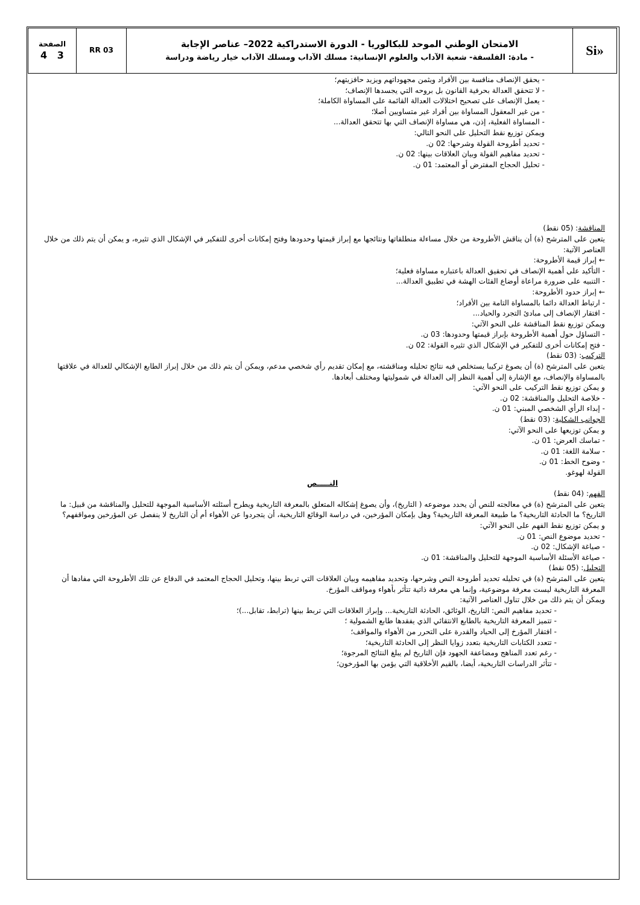| «Si | الامتحان الوطني الموحد للبكالوريا - الدورة الاستدراكية 2022– عناصر الإجابة - مادة: الفلسفة- شعبة الآداب والعلوم الإنسانية: مسلك الآداب ومسلك الآداب خيار رياضة ودراسة | RR 03 | الصفحة 3 4 |
- يحقق الإنصاف منافسة بين الأفراد ويثمن مجهوداتهم ويزيد حافزيتهم؛
- لا تتحقق العدالة بحرفية القانون بل بروحه التي يجسدها الإنصاف؛
- يعمل الإنصاف على تصحيح اختلالات العدالة القائمة على المساواة الكاملة؛
- من غير المعقول المساواة بين أفراد غير متساويين أصلا؛
- المساواة الفعلية، إذن، هي مساواة الإنصاف التي بها تتحقق العدالة...
ويمكن توزيع نقط التحليل على النحو التالي:
- تحديد أطروحة القولة وشرحها: 02 ن.
- تحديد مفاهيم القولة وبيان العلاقات بينها: 02 ن.
- تحليل الحجاج المفترض أو المعتمد: 01 ن.
المناقشة: (05 نقط)
يتعين على المترشح (ة) أن يناقش الأطروحة من خلال مساءلة منطلقاتها ونتائجها مع إبراز قيمتها وحدودها وفتح إمكانات أخرى للتفكير في الإشكال الذي تثيره، و يمكن أن يتم ذلك من خلال العناصر الآتية:
← إبراز قيمة الأطروحة:
- التأكيد على أهمية الإنصاف في تحقيق العدالة باعتباره مساواة فعلية؛
- التنبيه على ضرورة مراعاة أوضاع الفئات الهشة في تطبيق العدالة...
← إبراز حدود الأطروحة:
- ارتباط العدالة دائما بالمساواة التامة بين الأفراد؛
- افتقار الإنصاف إلى مبادئ التجرد والحياد...
ويمكن توزيع نقط المناقشة على النحو الآتي:
- التساؤل حول أهمية الأطروحة بإبراز قيمتها وحدودها: 03 ن.
- فتح إمكانات أخرى للتفكير في الإشكال الذي تثيره القولة: 02 ن.
التركيب: (03 نقط)
يتعين على المترشح (ة) أن يصوغ تركيبا يستخلص فيه نتائج تحليله ومناقشته، مع إمكان تقديم رأي شخصي مدعم، ويمكن أن يتم ذلك من خلال إبراز الطابع الإشكالي للعدالة في علاقتها بالمساواة والإنصاف، مع الإشارة إلى أهمية النظر إلى العدالة في شموليتها ومختلف أبعادها.
و يمكن توزيع نقط التركيب على النحو الآتي:
- خلاصة التحليل والمناقشة: 02 ن.
- إبداء الرأي الشخصي المبني: 01 ن.
الجوانب الشكلية: (03 نقط)
و يمكن توزيعها على النحو الآتي:
- تماسك العرض: 01 ن.
- سلامة اللغة: 01 ن.
- وضوح الخط: 01 ن.
القولة لهوغو.
النـــــص
الفهم: (04 نقط)
يتعين على المترشح (ة) في معالجته للنص أن يحدد موضوعه ( التاريخ)، وأن يصوغ إشكاله المتعلق بالمعرفة التاريخية ويطرح أسئلته الأساسية الموجهة للتحليل والمناقشة من قبيل: ما التاريخ؟ ما الحادثة التاريخية؟ ما طبيعة المعرفة التاريخية؟ وهل بإمكان المؤرخين، في دراسة الوقائع التاريخية، أن يتجردوا عن الأهواء أم أن التاريخ لا ينفصل عن المؤرخين ومواقفهم؟
و يمكن توزيع نقط الفهم على النحو الآتي:
- تحديد موضوع النص: 01 ن.
- صياغة الإشكال: 02 ن.
- صياغة الأسئلة الأساسية الموجهة للتحليل والمناقشة: 01 ن.
التحليل: (05 نقط)
يتعين على المترشح (ة) في تحليله تحديد أطروحة النص وشرحها، وتحديد مفاهيمه وبيان العلاقات التي تربط بينها، وتحليل الحجاج المعتمد في الدفاع عن تلك الأطروحة التي مفادها أن المعرفة التاريخية ليست معرفة موضوعية، وإنما هي معرفة ذاتية تتأثر بأهواء ومواقف المؤرخ.
ويمكن أن يتم ذلك من خلال تناول العناصر الآتية:
- تحديد مفاهيم النص: التاريخ، الوثائق، الحادثة التاريخية... وإبراز العلاقات التي تربط بينها (ترابط، تقابل...)؛
- تتميز المعرفة التاريخية بالطابع الانتقائي الذي يفقدها طابع الشمولية ؛
- افتقار المؤرخ إلى الحياد والقدرة على التحرر من الأهواء والمواقف؛
- تتعدد الكتابات التاريخية بتعدد زوايا النظر إلى الحادثة التاريخية؛
- رغم تعدد المناهج ومضاعفة الجهود فإن التاريخ لم يبلغ النتائج المرجوة؛
- تتأثر الدراسات التاريخية، أيضا، بالقيم الأخلاقية التي يؤمن بها المؤرخون؛